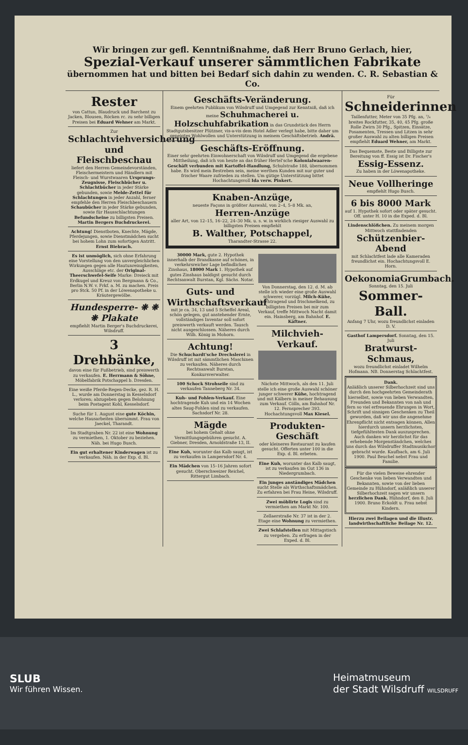Wir bringen zur gefl. Kenntnißnahme, daß Herr Bruno Gerlach, hier,
Spezial-Verkauf unserer sämmtlichen Fabrikate
übernommen hat und bitten bei Bedarf sich dahin zu wenden. C. R. Sebastian & Co.
Rester
von Cattun, Blaudruck und Barchent zu Jacken, Blousen, Röcken rc. zu sehr billigen Preisen bei Eduard Wehner am Markt.
Zur
Schlachtviehversicherung und Fleischbeschau
liefert den Herren Gemeindevorständen, Fleischermeistern und Händlern mit Fleisch- und Wurstwaaren Ursprungs-Zeugnisse, Fleischbücher u. Schlachtbücher in jeder Stärke gebunden, sowie Melde-Zettel für Schlachtungen in jeder Anzahl, ferner empfehle den Herren Fleischbeschauern Schaubücher in jeder Stärke gebunden, sowie für Hausschlachtungen Befundscheine zu billigsten Preisen. Martin Bergers Buchdruckerei.
Achtung! Dienstboten, Knechte, Mägde, Pferdejungen, sowie Dienstmädchen sucht bei hohem Lohn zum sofortigen Antritt. Ernst Biebrach.
Es ist unmöglich, sich ohne Erfahrung eine Vorstellung von den unvergleichlichen Wirkungen gegen alle Hautunreinigkeiten, Ausschläge etc. der Original-Theerschwefel-Seife Marke: Dreieck mit Erdkugel und Kreuz von Bergmann & Co., Berlin N.W. v. Frkf. a. M. zu machen. Preis pro Stck. 50 Pf. in der Löwenapotheke u. Kräutergewölbe.
Hundesperre- ❋ ❋ ❋ Plakate
empfiehlt Martin Berger's Buchdruckerei, Wilsdruff.
3 Drehbänke,
davon eine für Fußbetrieb, sind preiswerth zu verkaufen. E. Herrmann & Söhne, Möbelfabrik Potschappel b. Dresden.
Eine weiße Pferde-Regen-Decke, gez. R. H. L., wurde am Donnerstag in Kesselsdorf verloren; abzugeben gegen Belohnung beim Postagent Kohl, Kesselsdorf.
Suche für 1. August eine gute Köchin, welche Hausarbeiten übernimmt. Frau von Jaeckel, Tharandt.
Im Stadtgraben Nr. 22 ist eine Wohnung zu vermiethen, 1. Oktober zu beziehen. Näh. bei Hugo Busch.
Ein gut erhaltener Kinderwagen ist zu verkaufen. Näh. in der Exp. d. Bl.
Geschäfts-Veränderung.
Einem geehrten Publikum von Wilsdruff und Umgegend zur Kenntniß, daß ich meine Schuhmacherei u. Holzschuhfabrikation in das Grundstück des Herrn Stadtgutsbesitzer Plützner, vis-a-vis dem Hotel Adler verlegt habe, bitte daher um geneigtes Wohlwollen und Unterstützung in meinem Geschäftsbetrieb. Andrä.
Geschäfts-Eröffnung.
Einer sehr geehrten Einwohnerschaft von Wilsdruff und Umgegend die ergebene Mittheilung, daß ich von heute an das früher Hertel'sche Kolonialwaaren-Geschäft verbunden mit Kartoffel-Handlung, Schulstraße 188, übernommen habe. Es wird mein Bestreben sein, meine werthen Kunden mit nur guter und frischer Waare zufrieden zu stellen. Um gütige Unterstützung bittet Hochachtungsvoll Ida verw. Pinkert.
Knaben-Anzüge,
neueste Façons in größter Auswahl, von 2–4, 5–8 Mk. an,
Herren-Anzüge
aller Art, von 12–15, 16–22, 24–30 Mk. u. s. w. in wirklich riesiger Auswahl zu billigsten Preisen empfiehlt
B. Walther, Potschappel,
Tharandter-Strasse 22.
30000 Mark, gute 2. Hypothek innerhalb der Brandkasse auf schönes, in verkehrsreicher Lage befindliches Zinshaus, 18000 Mark 1. Hypothek auf gutes Zinshaus baldigst gesucht durch Rechtsanwalt Burstan, Kgl. Sächs. Notar.
Guts- und Wirthschaftsverkauf
mit je ca. 34, 13 und 5 Scheffel Areal, schön gelegen, gut anstehender Ernte, vollständiges Inventar soll sofort preiswerth verkauft werden. Tausch nicht ausgeschlossen. Näheres durch Wilh. König in Mohorn.
Achtung!
Die Schuchardt'sche Drechslerei in Wilsdruff ist mit sämmtlichen Maschinen zu verkaufen. Näheres durch Rechtsanwalt Burstan, Konkursverwalter.
100 Schock Strohseile sind zu verkaufen Tanneberg Nr. 34.
Kuh- und Fohlen-Verkauf. Eine hochtragende Kuh und ein 14 Wochen altes Saug-Fohlen sind zu verkaufen. Sachsdorf Nr. 28.
Mägde
bei hohem Gehalt ohne Vermittlungsgebühren gesucht. A. Giebner, Dresden, Arnoldstraße 13, II.
Eine Kuh, worunter das Kalb saugt, ist zu verkaufen in Lampersdorf Nr. 4.
Ein Mädchen von 15–16 Jahren sofort gesucht. Oberschweizer Reichel, Rittergut Limbach.
Von Donnerstag, den 12. d. M. ab stelle ich wieder eine große Auswahl schwerer, vorzügl. Milch-Kühe, hochtragend und frischmelkend, zu billigsten Preisen bei mir zum Verkauf, treffe Mittwoch Nacht damit ein. Hainsberg, am Bahnhof. E. Käftner.
Milchvieh-Verkauf.
Nächste Mittwoch, als den 11. Juli stelle ich eine große Auswahl schöner junger schwerer Kühe, hochtragend und mit Kälbern in meiner Behausung zum Verkauf. Cölln, am Bahnhof Nr. 12. Fernsprecher 393. Hochachtungsvoll Max Kiesel.
Produkten-Geschäft
oder kleineres Restaurant zu kaufen gesucht. Offerten unter 100 in die Exp. d. Bl. erbeten.
Eine Kuh, worunter das Kalb saugt, ist zu verkaufen im Gut 136 in Niedergrumbach.
Ein junges anständiges Mädchen sucht Stelle als Wirthschaftsmädchen. Zu erfahren bei Frau Heine, Wilsdruff.
Zwei möblirte Logis sind zu vermiethen am Markt Nr. 100.
Zellaerstraße Nr. 37 ist in der 2. Etage eine Wohnung zu vermiethen.
Zwei Schlafstellen mit Mittagstisch zu vergeben. Zu erfragen in der Exped. d. Bl.
Für
Schneiderinnen
Taillenfutter, Meter von 35 Pfg. an, ⁷/₄ breites Rockfutter, 35, 40, 45 Pfg. große Rolle Zwirn 30 Pfg., Spitzen, Einsätze, Posamenten, Tressen und Litzen in sehr großer Auswahl zu alten billigen Preisen empfiehlt Eduard Wehner, am Markt.
Das Bequemste, Beste und Billigste zur Bereitung von ff. Essig ist Dr. Fischer's
Essig-Essenz.
Zu haben in der Löwenapotheke.
Neue Vollheringe
empfiehlt Hugo Busch.
6 bis 8000 Mark
auf 1. Hypothek sofort oder später gesucht. Off. unter H. 10 in die Exped. d. Bl.
Lindenschlößchen. Zu meinem morgen Mittwoch stattfindenden
Schützenbier-Abend
mit Schlachtfest lade alle Kameraden freundlichst ein. Hochachtungsvoll E. Horn.
OekonomiaGrumbach.
Sonntag, den 15. Juli
Sommer-Ball.
Anfang 7 Uhr, wozu freundlichst einladen D. V.
Gasthof Lampersdorf. Sonntag, den 15. Juli
Bratwurst-Schmaus,
wozu freundlichst einladet Wilhelm Hofmann. NB. Donnerstag Schlachtfest.
Dank.
Anläßlich unserer Silberhochzeit sind uns durch den hochgeehrten Gemeinderath hierselbst, sowie von lieben Verwandten, Freunden und Bekannten von nah und fern so viel erfreuende Ehrungen in Wort, Schrift und sinnigen Geschenken zu Theil geworden, daß wir uns die angenehme Ehrenpflicht nicht entsagen können, Allen hierdurch unsern herzlichsten, tiefgefühltesten Dank auszusprechen. Auch danken wir herzlichst für das erhebende Morgenständchen, welches uns durch das Wilsdruffer Stadtmusikchor gebracht wurde. Kaufbach, am 6. Juli 1900. Paul Beuchel nebst Frau und Familie.
Für die vielen Beweise ehrender Geschenke von lieben Verwandten und Bekannten, sowie von der lieben Gemeinde zu Hühndorf, anläßlich unserer Silberhochzeit sagen wir unsern herzlichen Dank. Hühndorf, den 8. Juli 1900. Bruno Eckoldt u. Frau nebst Kindern.
Hierzu zwei Beilagen und die illustr. landwirthschaftliche Beilage Nr. 12.
SLUB
Wir führen Wissen.
Heimatmuseum
der Stadt Wilsdruff WILSDRUFF